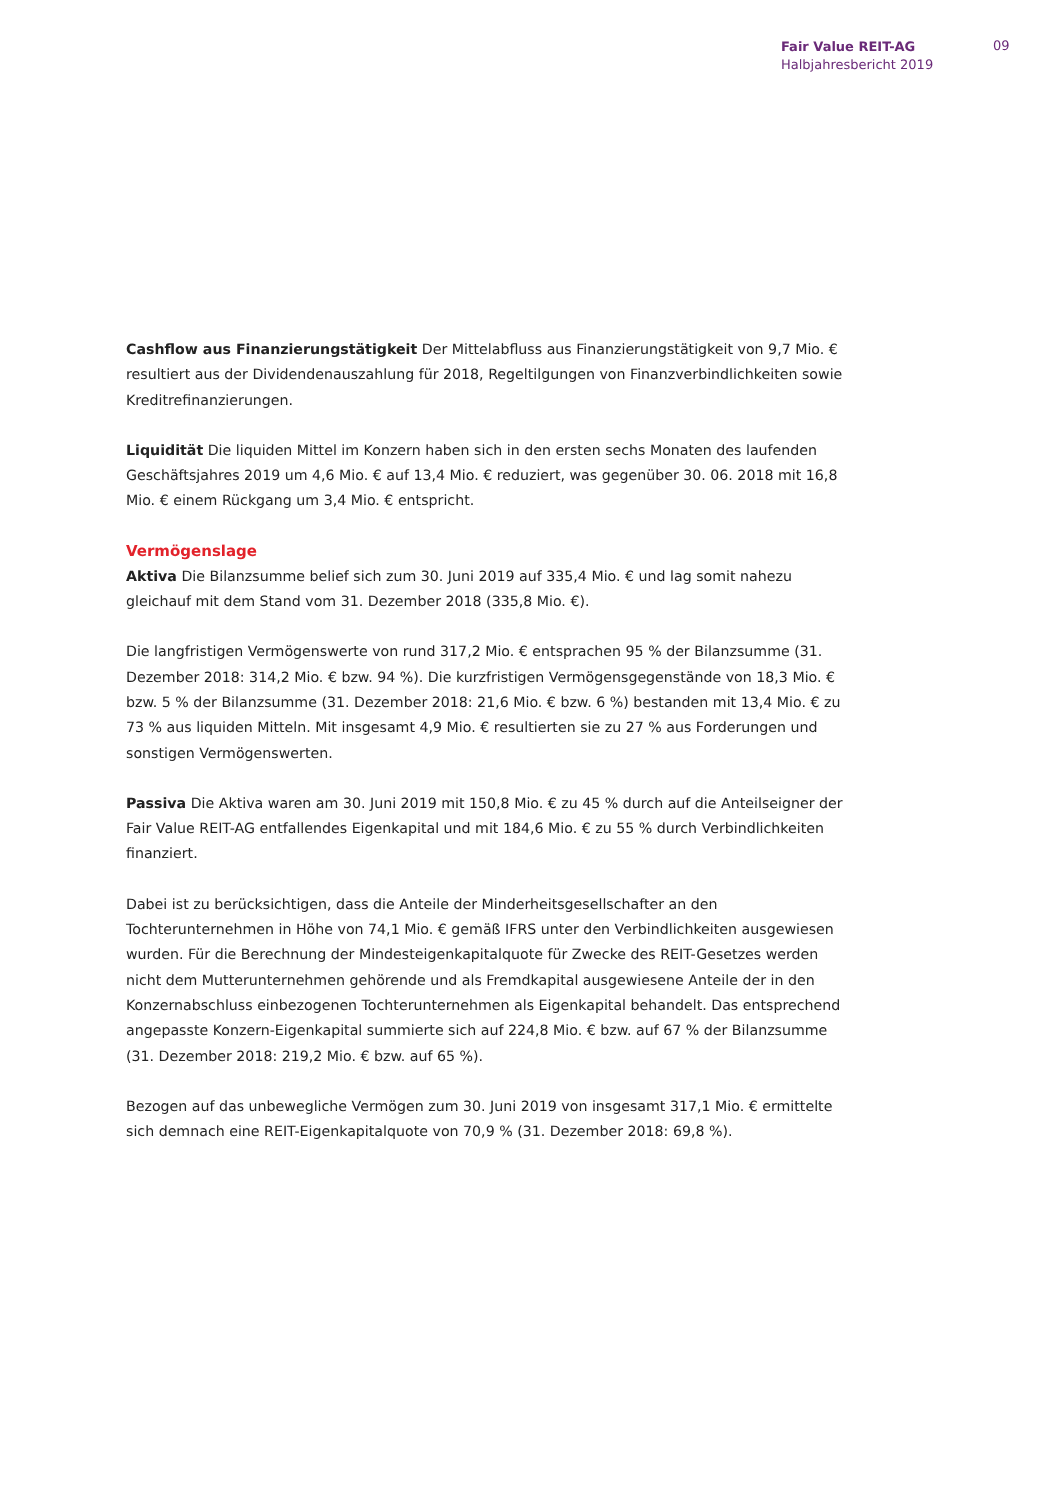Fair Value REIT-AG
Halbjahresbericht 2019
09
Cashflow aus Finanzierungstätigkeit Der Mittelabfluss aus Finanzierungstätigkeit von 9,7 Mio. € resultiert aus der Dividendenauszahlung für 2018, Regeltilgungen von Finanzverbindlichkeiten sowie Kreditrefinanzierungen.
Liquidität Die liquiden Mittel im Konzern haben sich in den ersten sechs Monaten des laufenden Geschäftsjahres 2019 um 4,6 Mio. € auf 13,4 Mio. € reduziert, was gegenüber 30. 06. 2018 mit 16,8 Mio. € einem Rückgang um 3,4 Mio. € entspricht.
Vermögenslage
Aktiva Die Bilanzsumme belief sich zum 30. Juni 2019 auf 335,4 Mio. € und lag somit nahezu gleichauf mit dem Stand vom 31. Dezember 2018 (335,8 Mio. €).
Die langfristigen Vermögenswerte von rund 317,2 Mio. € entsprachen 95 % der Bilanzsumme (31. Dezember 2018: 314,2 Mio. € bzw. 94 %). Die kurzfristigen Vermögensgegenstände von 18,3 Mio. € bzw. 5 % der Bilanzsumme (31. Dezember 2018: 21,6 Mio. € bzw. 6 %) bestanden mit 13,4 Mio. € zu 73 % aus liquiden Mitteln. Mit insgesamt 4,9 Mio. € resultierten sie zu 27 % aus Forderungen und sonstigen Vermögenswerten.
Passiva Die Aktiva waren am 30. Juni 2019 mit 150,8 Mio. € zu 45 % durch auf die Anteilseigner der Fair Value REIT-AG entfallendes Eigenkapital und mit 184,6 Mio. € zu 55 % durch Verbindlichkeiten finanziert.
Dabei ist zu berücksichtigen, dass die Anteile der Minderheitsgesellschafter an den Tochterunternehmen in Höhe von 74,1 Mio. € gemäß IFRS unter den Verbindlichkeiten ausgewiesen wurden. Für die Berechnung der Mindesteigenkapitalquote für Zwecke des REIT-Gesetzes werden nicht dem Mutterunternehmen gehörende und als Fremdkapital ausgewiesene Anteile der in den Konzernabschluss einbezogenen Tochterunternehmen als Eigenkapital behandelt. Das entsprechend angepasste Konzern-Eigenkapital summierte sich auf 224,8 Mio. € bzw. auf 67 % der Bilanzsumme (31. Dezember 2018: 219,2 Mio. € bzw. auf 65 %).
Bezogen auf das unbewegliche Vermögen zum 30. Juni 2019 von insgesamt 317,1 Mio. € ermittelte sich demnach eine REIT-Eigenkapitalquote von 70,9 % (31. Dezember 2018: 69,8 %).